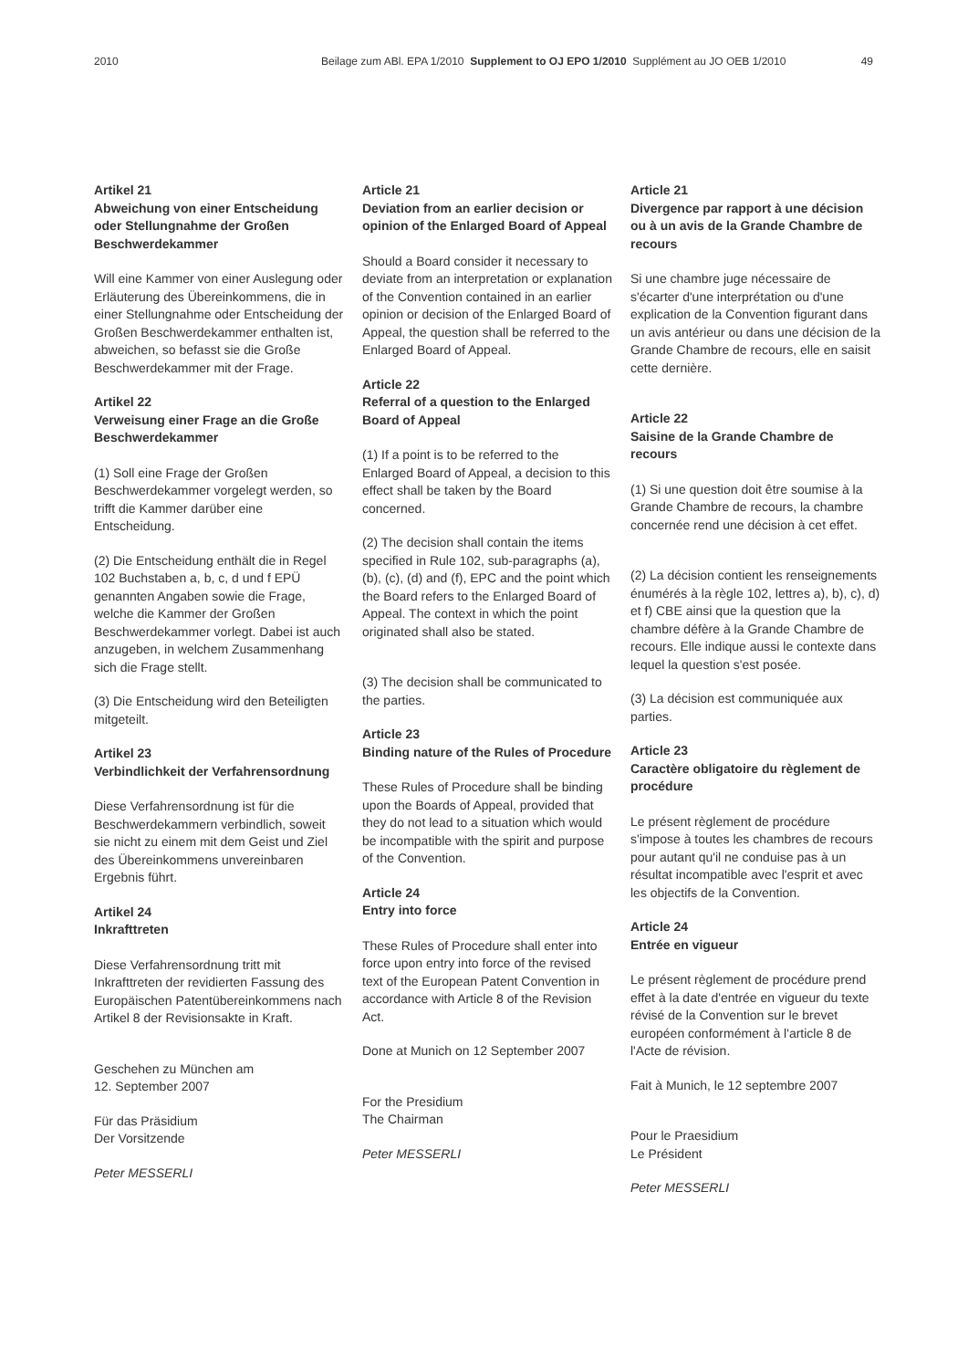2010 Beilage zum ABl. EPA 1/2010 Supplement to OJ EPO 1/2010 Supplément au JO OEB 1/2010 49
Artikel 21
Abweichung von einer Entscheidung oder Stellungnahme der Großen Beschwerdekammer
Will eine Kammer von einer Auslegung oder Erläuterung des Übereinkommens, die in einer Stellungnahme oder Entscheidung der Großen Beschwerdekammer enthalten ist, abweichen, so befasst sie die Große Beschwerdekammer mit der Frage.
Artikel 22
Verweisung einer Frage an die Große Beschwerdekammer
(1) Soll eine Frage der Großen Beschwerdekammer vorgelegt werden, so trifft die Kammer darüber eine Entscheidung.
(2) Die Entscheidung enthält die in Regel 102 Buchstaben a, b, c, d und f EPÜ genannten Angaben sowie die Frage, welche die Kammer der Großen Beschwerdekammer vorlegt. Dabei ist auch anzugeben, in welchem Zusammenhang sich die Frage stellt.
(3) Die Entscheidung wird den Beteiligten mitgeteilt.
Artikel 23
Verbindlichkeit der Verfahrensordnung
Diese Verfahrensordnung ist für die Beschwerdekammern verbindlich, soweit sie nicht zu einem mit dem Geist und Ziel des Übereinkommens unvereinbaren Ergebnis führt.
Artikel 24
Inkrafttreten
Diese Verfahrensordnung tritt mit Inkrafttreten der revidierten Fassung des Europäischen Patentübereinkommens nach Artikel 8 der Revisionsakte in Kraft.
Geschehen zu München am
12. September 2007
Für das Präsidium
Der Vorsitzende
Peter MESSERLI
Article 21
Deviation from an earlier decision or opinion of the Enlarged Board of Appeal
Should a Board consider it necessary to deviate from an interpretation or explanation of the Convention contained in an earlier opinion or decision of the Enlarged Board of Appeal, the question shall be referred to the Enlarged Board of Appeal.
Article 22
Referral of a question to the Enlarged Board of Appeal
(1) If a point is to be referred to the Enlarged Board of Appeal, a decision to this effect shall be taken by the Board concerned.
(2) The decision shall contain the items specified in Rule 102, sub-paragraphs (a), (b), (c), (d) and (f), EPC and the point which the Board refers to the Enlarged Board of Appeal. The context in which the point originated shall also be stated.
(3) The decision shall be communicated to the parties.
Article 23
Binding nature of the Rules of Procedure
These Rules of Procedure shall be binding upon the Boards of Appeal, provided that they do not lead to a situation which would be incompatible with the spirit and purpose of the Convention.
Article 24
Entry into force
These Rules of Procedure shall enter into force upon entry into force of the revised text of the European Patent Convention in accordance with Article 8 of the Revision Act.
Done at Munich on 12 September 2007
For the Presidium
The Chairman
Peter MESSERLI
Article 21
Divergence par rapport à une décision ou à un avis de la Grande Chambre de recours
Si une chambre juge nécessaire de s'écarter d'une interprétation ou d'une explication de la Convention figurant dans un avis antérieur ou dans une décision de la Grande Chambre de recours, elle en saisit cette dernière.
Article 22
Saisine de la Grande Chambre de recours
(1) Si une question doit être soumise à la Grande Chambre de recours, la chambre concernée rend une décision à cet effet.
(2) La décision contient les renseignements énumérés à la règle 102, lettres a), b), c), d) et f) CBE ainsi que la question que la chambre défère à la Grande Chambre de recours. Elle indique aussi le contexte dans lequel la question s'est posée.
(3) La décision est communiquée aux parties.
Article 23
Caractère obligatoire du règlement de procédure
Le présent règlement de procédure s'impose à toutes les chambres de recours pour autant qu'il ne conduise pas à un résultat incompatible avec l'esprit et avec les objectifs de la Convention.
Article 24
Entrée en vigueur
Le présent règlement de procédure prend effet à la date d'entrée en vigueur du texte révisé de la Convention sur le brevet européen conformément à l'article 8 de l'Acte de révision.
Fait à Munich, le 12 septembre 2007
Pour le Praesidium
Le Président
Peter MESSERLI